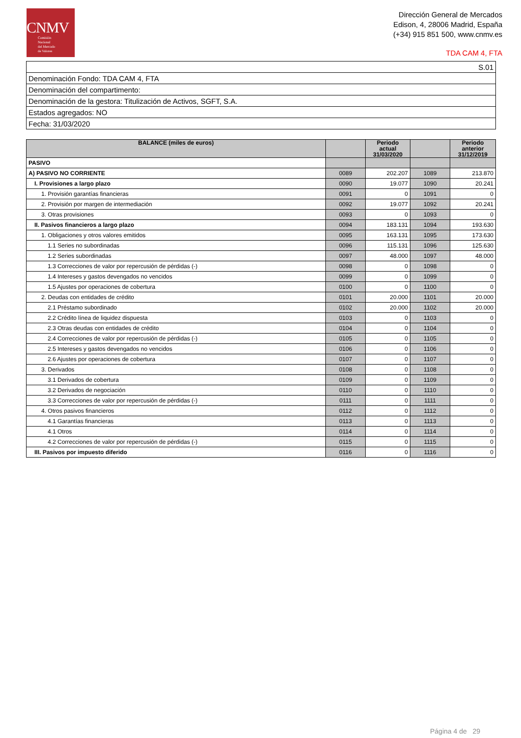CNMV
Comisión
Nacional
del Mercado
de Valores
Dirección General de Mercados
Edison, 4, 28006 Madrid, España
(+34) 915 851 500, www.cnmv.es
TDA CAM 4, FTA
| S.01 |
| Denominación Fondo: TDA CAM 4, FTA |
| Denominación del compartimento: |
| Denominación de la gestora: Titulización de Activos, SGFT, S.A. |
| Estados agregados: NO |
| Fecha: 31/03/2020 |
| BALANCE (miles de euros) | | Periodo actual 31/03/2020 | | Periodo anterior 31/12/2019 |
| --- | --- | --- | --- | --- |
| PASIVO | | | | |
| A) PASIVO NO CORRIENTE | 0089 | 202.207 | 1089 | 213.870 |
| I. Provisiones a largo plazo | 0090 | 19.077 | 1090 | 20.241 |
| 1. Provisión garantías financieras | 0091 | 0 | 1091 | 0 |
| 2. Provisión por margen de intermediación | 0092 | 19.077 | 1092 | 20.241 |
| 3. Otras provisiones | 0093 | 0 | 1093 | 0 |
| II. Pasivos financieros a largo plazo | 0094 | 183.131 | 1094 | 193.630 |
| 1. Obligaciones y otros valores emitidos | 0095 | 163.131 | 1095 | 173.630 |
| 1.1 Series no subordinadas | 0096 | 115.131 | 1096 | 125.630 |
| 1.2 Series subordinadas | 0097 | 48.000 | 1097 | 48.000 |
| 1.3 Correcciones de valor por repercusión de pérdidas (-) | 0098 | 0 | 1098 | 0 |
| 1.4 Intereses y gastos devengados no vencidos | 0099 | 0 | 1099 | 0 |
| 1.5 Ajustes por operaciones de cobertura | 0100 | 0 | 1100 | 0 |
| 2. Deudas con entidades de crédito | 0101 | 20.000 | 1101 | 20.000 |
| 2.1 Préstamo subordinado | 0102 | 20.000 | 1102 | 20.000 |
| 2.2 Crédito línea de liquidez dispuesta | 0103 | 0 | 1103 | 0 |
| 2.3 Otras deudas con entidades de crédito | 0104 | 0 | 1104 | 0 |
| 2.4 Correcciones de valor por repercusión de pérdidas (-) | 0105 | 0 | 1105 | 0 |
| 2.5 Intereses y gastos devengados no vencidos | 0106 | 0 | 1106 | 0 |
| 2.6 Ajustes por operaciones de cobertura | 0107 | 0 | 1107 | 0 |
| 3. Derivados | 0108 | 0 | 1108 | 0 |
| 3.1 Derivados de cobertura | 0109 | 0 | 1109 | 0 |
| 3.2 Derivados de negociación | 0110 | 0 | 1110 | 0 |
| 3.3 Correcciones de valor por repercusión de pérdidas (-) | 0111 | 0 | 1111 | 0 |
| 4. Otros pasivos financieros | 0112 | 0 | 1112 | 0 |
| 4.1 Garantías financieras | 0113 | 0 | 1113 | 0 |
| 4.1 Otros | 0114 | 0 | 1114 | 0 |
| 4.2 Correcciones de valor por repercusión de pérdidas (-) | 0115 | 0 | 1115 | 0 |
| III. Pasivos por impuesto diferido | 0116 | 0 | 1116 | 0 |
Página 4 de 29